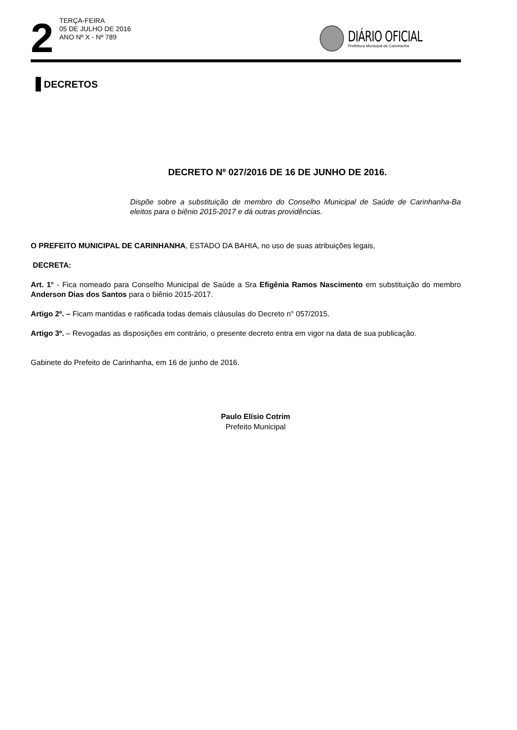2
TERÇA-FEIRA
05 DE JULHO DE 2016
ANO Nº X - Nº 789
DIÁRIO OFICIAL
Prefeitura Municipal de Carinhanha
DECRETOS
DECRETO Nº 027/2016 DE 16 DE JUNHO DE 2016.
Dispõe sobre a substituição de membro do Conselho Municipal de Saúde de Carinhanha-Ba eleitos para o biênio 2015-2017 e dá outras providências.
O PREFEITO MUNICIPAL DE CARINHANHA, ESTADO DA BAHIA, no uso de suas atribuições legais,
DECRETA:
Art. 1° - Fica nomeado para Conselho Municipal de Saúde a Sra Efigênia Ramos Nascimento em substituição do membro Anderson Dias dos Santos para o biênio 2015-2017.
Artigo 2º. – Ficam mantidas e ratificada todas demais cláusulas do Decreto n° 057/2015.
Artigo 3º. – Revogadas as disposições em contrário, o presente decreto entra em vigor na data de sua publicação.
Gabinete do Prefeito de Carinhanha, em 16 de junho de 2016.
Paulo Elísio Cotrim
Prefeito Municipal